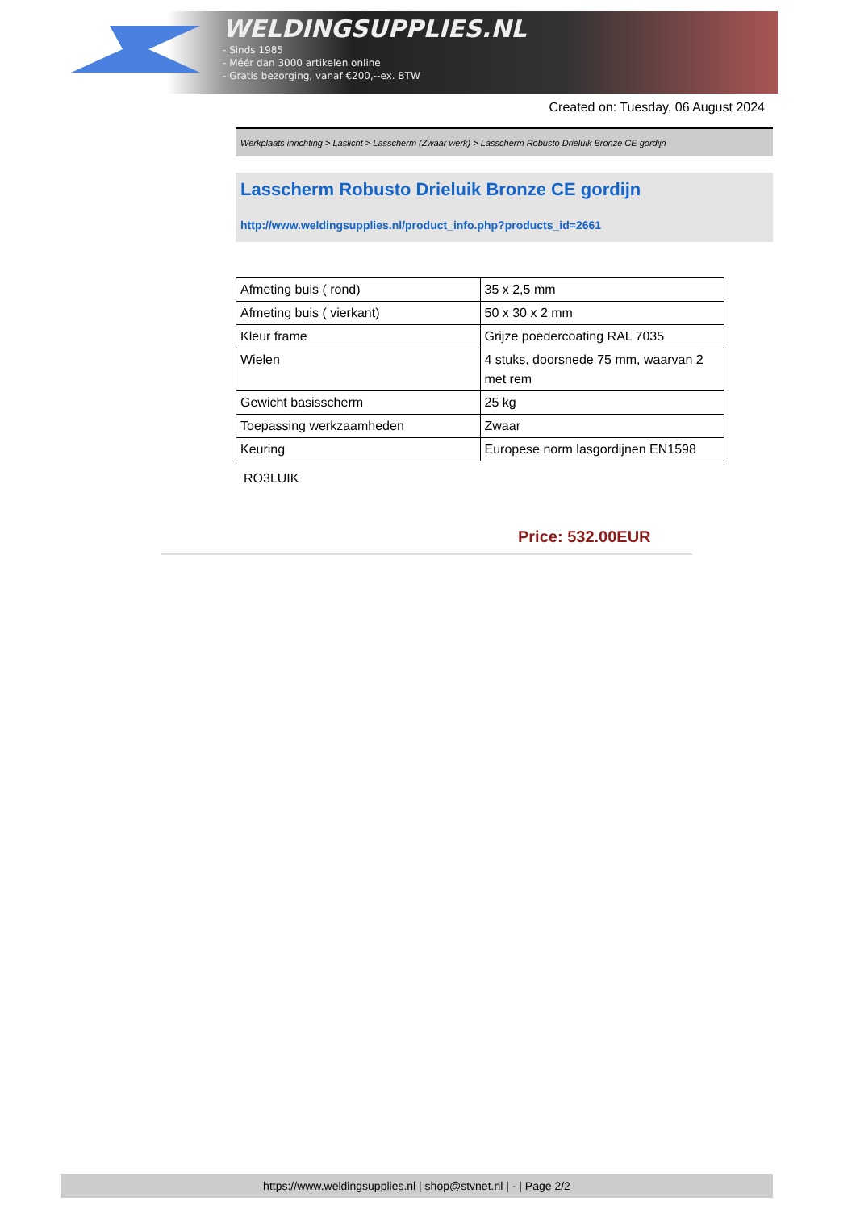WELDINGSUPPLIES.NL
- Sinds 1985
- Méér dan 3000 artikelen online
- Gratis bezorging, vanaf €200,--ex. BTW
Created on: Tuesday, 06 August 2024
Werkplaats inrichting > Laslicht > Lasscherm (Zwaar werk) > Lasscherm Robusto Drieluik Bronze CE gordijn
Lasscherm Robusto Drieluik Bronze CE gordijn
http://www.weldingsupplies.nl/product_info.php?products_id=2661
| Afmeting buis ( rond) | 35 x 2,5 mm |
| Afmeting buis ( vierkant) | 50 x 30 x 2 mm |
| Kleur frame | Grijze poedercoating RAL 7035 |
| Wielen | 4 stuks, doorsnede 75 mm, waarvan 2 met rem |
| Gewicht basisscherm | 25 kg |
| Toepassing werkzaamheden | Zwaar |
| Keuring | Europese norm lasgordijnen EN1598 |
RO3LUIK
Price: 532.00EUR
https://www.weldingsupplies.nl | shop@stvnet.nl | - | Page 2/2